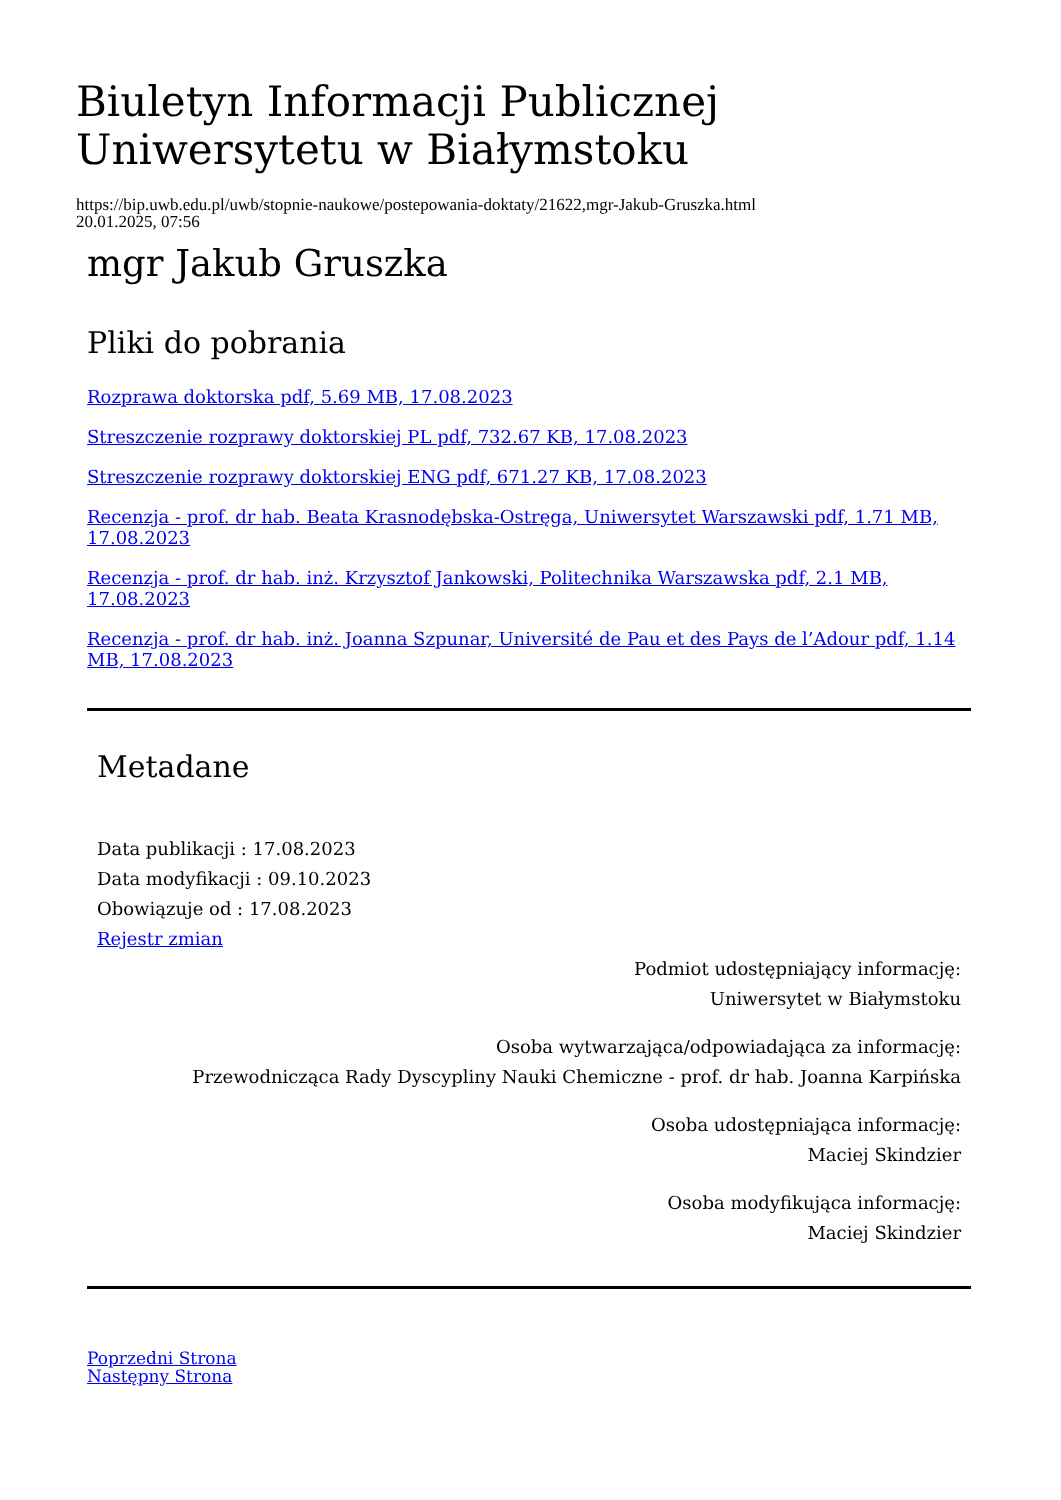Biuletyn Informacji Publicznej Uniwersytetu w Białymstoku
https://bip.uwb.edu.pl/uwb/stopnie-naukowe/postepowania-doktaty/21622,mgr-Jakub-Gruszka.html
20.01.2025, 07:56
mgr Jakub Gruszka
Pliki do pobrania
Rozprawa doktorska pdf, 5.69 MB, 17.08.2023
Streszczenie rozprawy doktorskiej PL pdf, 732.67 KB, 17.08.2023
Streszczenie rozprawy doktorskiej ENG pdf, 671.27 KB, 17.08.2023
Recenzja - prof. dr hab. Beata Krasnodębska-Ostręga, Uniwersytet Warszawski pdf, 1.71 MB, 17.08.2023
Recenzja - prof. dr hab. inż. Krzysztof Jankowski, Politechnika Warszawska pdf, 2.1 MB, 17.08.2023
Recenzja - prof. dr hab. inż. Joanna Szpunar, Université de Pau et des Pays de l’Adour pdf, 1.14 MB, 17.08.2023
Metadane
Data publikacji : 17.08.2023
Data modyfikacji : 09.10.2023
Obowiązuje od : 17.08.2023
Rejestr zmian
Podmiot udostępniający informację:
Uniwersytet w Białymstoku
Osoba wytwarzająca/odpowiadająca za informację:
Przewodnicząca Rady Dyscypliny Nauki Chemiczne - prof. dr hab. Joanna Karpińska
Osoba udostępniająca informację:
Maciej Skindzier
Osoba modyfikująca informację:
Maciej Skindzier
Poprzedni Strona
Następny Strona